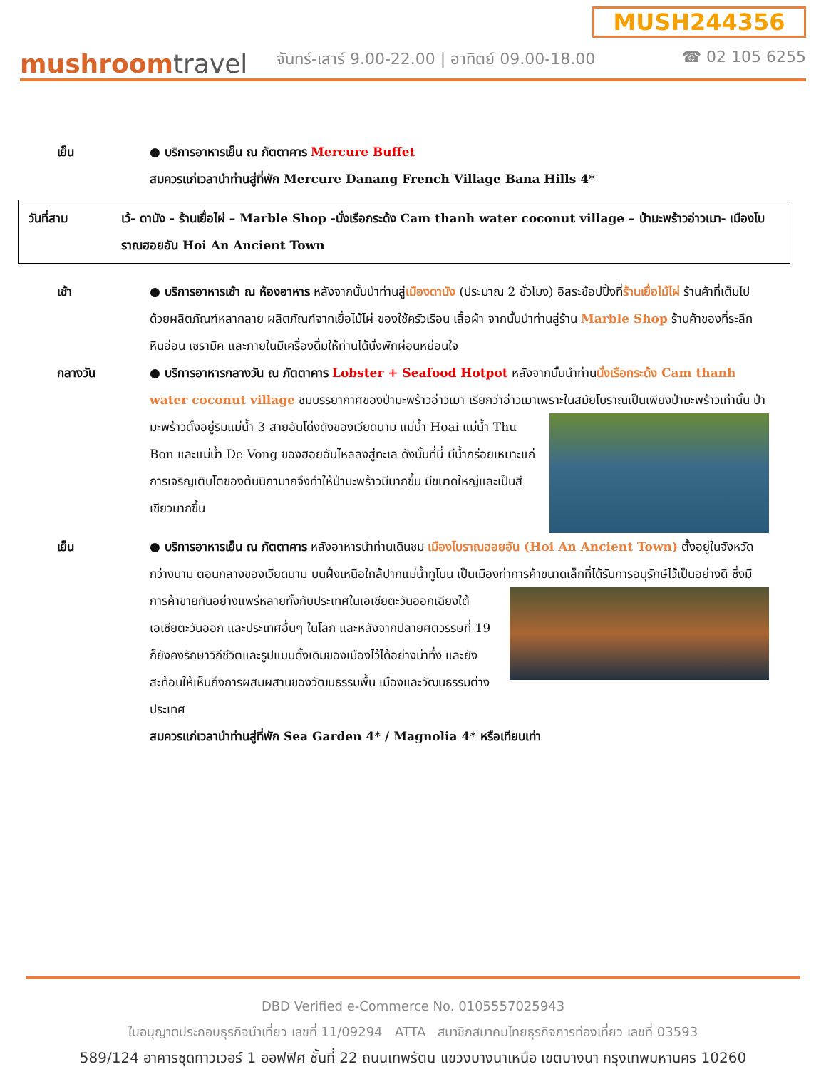mushroomtravel
MUSH244356
จันทร์-เสาร์ 9.00-22.00 | อาทิตย์ 09.00-18.00 ☎ 02 105 6255
เย็น ● บริการอาหารเย็น ณ ภัตตาคาร Mercure Buffet
สมควรแก่เวลานำท่านสู่ที่พัก Mercure Danang French Village Bana Hills 4*
วันที่สาม เว้- ดานัง - ร้านเยื่อไผ่ – Marble Shop -นั่งเรือกระด้ง Cam thanh water coconut village – ป่ามะพร้าวอ่าวเมา- เมืองโบราณฮอยอัน Hoi An Ancient Town
เช้า ● บริการอาหารเช้า ณ ห้องอาหาร หลังจากนั้นนำท่านสู่เมืองดานัง (ประมาณ 2 ชั่วโมง) อิสระช้อปปิ้งที่ร้านเยื่อไม้ไผ่ ร้านค้าที่เต็มไปด้วยผลิตภัณฑ์หลากลาย ผลิตภัณฑ์จากเยื่อไม้ไผ่ ของใช้ครัวเรือน เสื้อผ้า จากนั้นนำท่านสู่ร้าน Marble Shop ร้านค้าของที่ระลึก หินอ่อน เซรามิค และภายในมีเครื่องดื่มให้ท่านได้นั่งพักผ่อนหย่อนใจ
กลางวัน ● บริการอาหารกลางวัน ณ ภัตตาคาร Lobster + Seafood Hotpot หลังจากนั้นนำท่านนั่งเรือกระด้ง Cam thanh water coconut village ชมบรรยากาศของป่ามะพร้าวอ่าวเมา เรียกว่าอ่าวเมา
เพราะในสมัยโบราณเป็นเพียงป่ามะพร้าวเท่านั้น ป่ามะพร้าวตั้งอยู่ริมแม่น้ำ 3 สายอันโด่งดังของเวียดนาม แม่น้ำ Hoai แม่น้ำ Thu Bon และแม่น้ำ De Vong ของฮอยอันไหลลงสู่ทะเล ดังนั้นที่นี่ มีน้ำกร่อยเหมาะแก่การเจริญเติบโตของต้นนิภามากจึงทำให้ป่ามะพร้าวมีมากขึ้น มีขนาดใหญ่และเป็นสีเขียวมากขึ้น
เย็น ● บริการอาหารเย็น ณ ภัตตาคาร หลังอาหารนำท่านเดินชม เมืองโบราณฮอยอัน (Hoi An Ancient Town) ตั้งอยู่ในจังหวัดกว๋างนาม ตอนกลางของเวียดนาม บนฝั่งเหนือใกล้ปากแม่น้ำทูโบน เป็นเมืองท่าการค้าขนาดเล็กที่ได้รับการอนุรักษ์ไว้เป็นอย่างดี ซึ่งมีการค้าขายกันอย่าง
แพร่หลายทั้งกับประเทศในเอเชียตะวันออกเฉียงใต้ เอเชียตะวันออก และประเทศอื่นๆ ในโลก และหลังจากปลายศตวรรษที่ 19 ก็ยังคงรักษาวิถีชีวิตและรูปแบบดั้งเดิมของเมืองไว้ได้อย่างน่าทึ่ง และยังสะท้อนให้เห็นถึงการผสมผสานของวัฒนธรรมพื้น เมืองและวัฒนธรรมต่างประเทศ
สมควรแก่เวลานำท่านสู่ที่พัก Sea Garden 4* / Magnolia 4* หรือเทียบเท่า
DBD Verified e-Commerce No. 0105557025943
ใบอนุญาตประกอบธุรกิจนำเที่ยว เลขที่ 11/09294 ATTA สมาชิกสมาคมไทยธุรกิจการท่องเที่ยว เลขที่ 03593
589/124 อาคารชุดทาวเวอร์ 1 ออฟฟิศ ชั้นที่ 22 ถนนเทพรัตน แขวงบางนาเหนือ เขตบางนา กรุงเทพมหานคร 10260